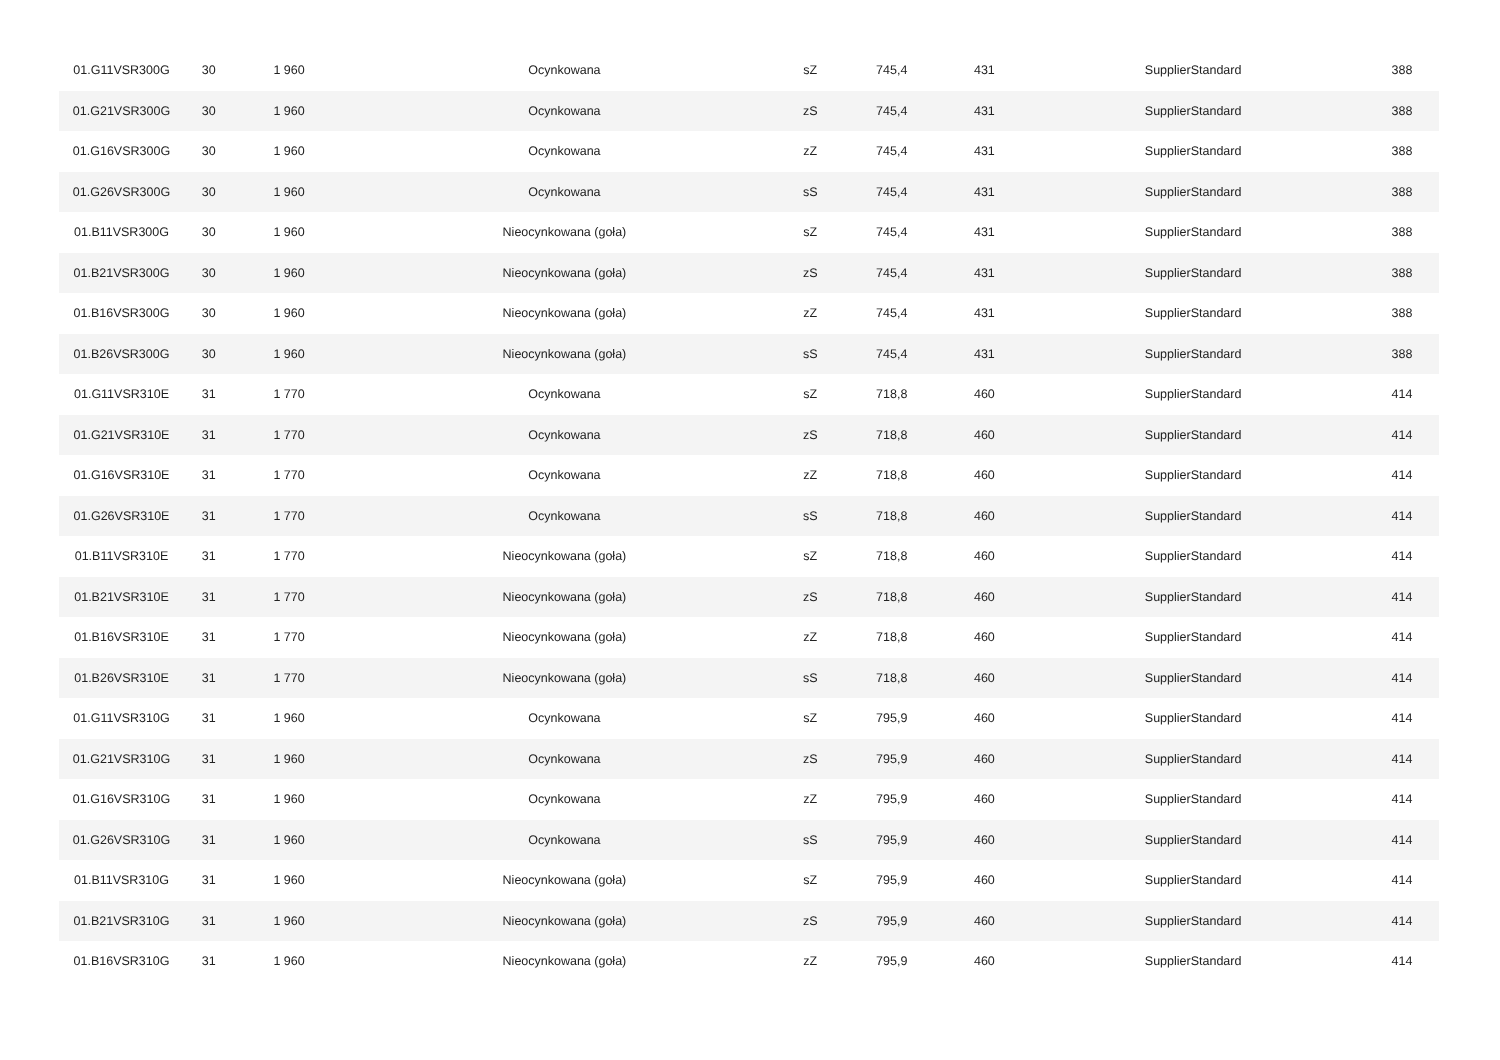| 01.G11VSR300G | 30 | 1 960 | Ocynkowana | sZ | 745,4 | 431 | SupplierStandard | 388 |
| 01.G21VSR300G | 30 | 1 960 | Ocynkowana | zS | 745,4 | 431 | SupplierStandard | 388 |
| 01.G16VSR300G | 30 | 1 960 | Ocynkowana | zZ | 745,4 | 431 | SupplierStandard | 388 |
| 01.G26VSR300G | 30 | 1 960 | Ocynkowana | sS | 745,4 | 431 | SupplierStandard | 388 |
| 01.B11VSR300G | 30 | 1 960 | Nieocynkowana (goła) | sZ | 745,4 | 431 | SupplierStandard | 388 |
| 01.B21VSR300G | 30 | 1 960 | Nieocynkowana (goła) | zS | 745,4 | 431 | SupplierStandard | 388 |
| 01.B16VSR300G | 30 | 1 960 | Nieocynkowana (goła) | zZ | 745,4 | 431 | SupplierStandard | 388 |
| 01.B26VSR300G | 30 | 1 960 | Nieocynkowana (goła) | sS | 745,4 | 431 | SupplierStandard | 388 |
| 01.G11VSR310E | 31 | 1 770 | Ocynkowana | sZ | 718,8 | 460 | SupplierStandard | 414 |
| 01.G21VSR310E | 31 | 1 770 | Ocynkowana | zS | 718,8 | 460 | SupplierStandard | 414 |
| 01.G16VSR310E | 31 | 1 770 | Ocynkowana | zZ | 718,8 | 460 | SupplierStandard | 414 |
| 01.G26VSR310E | 31 | 1 770 | Ocynkowana | sS | 718,8 | 460 | SupplierStandard | 414 |
| 01.B11VSR310E | 31 | 1 770 | Nieocynkowana (goła) | sZ | 718,8 | 460 | SupplierStandard | 414 |
| 01.B21VSR310E | 31 | 1 770 | Nieocynkowana (goła) | zS | 718,8 | 460 | SupplierStandard | 414 |
| 01.B16VSR310E | 31 | 1 770 | Nieocynkowana (goła) | zZ | 718,8 | 460 | SupplierStandard | 414 |
| 01.B26VSR310E | 31 | 1 770 | Nieocynkowana (goła) | sS | 718,8 | 460 | SupplierStandard | 414 |
| 01.G11VSR310G | 31 | 1 960 | Ocynkowana | sZ | 795,9 | 460 | SupplierStandard | 414 |
| 01.G21VSR310G | 31 | 1 960 | Ocynkowana | zS | 795,9 | 460 | SupplierStandard | 414 |
| 01.G16VSR310G | 31 | 1 960 | Ocynkowana | zZ | 795,9 | 460 | SupplierStandard | 414 |
| 01.G26VSR310G | 31 | 1 960 | Ocynkowana | sS | 795,9 | 460 | SupplierStandard | 414 |
| 01.B11VSR310G | 31 | 1 960 | Nieocynkowana (goła) | sZ | 795,9 | 460 | SupplierStandard | 414 |
| 01.B21VSR310G | 31 | 1 960 | Nieocynkowana (goła) | zS | 795,9 | 460 | SupplierStandard | 414 |
| 01.B16VSR310G | 31 | 1 960 | Nieocynkowana (goła) | zZ | 795,9 | 460 | SupplierStandard | 414 |